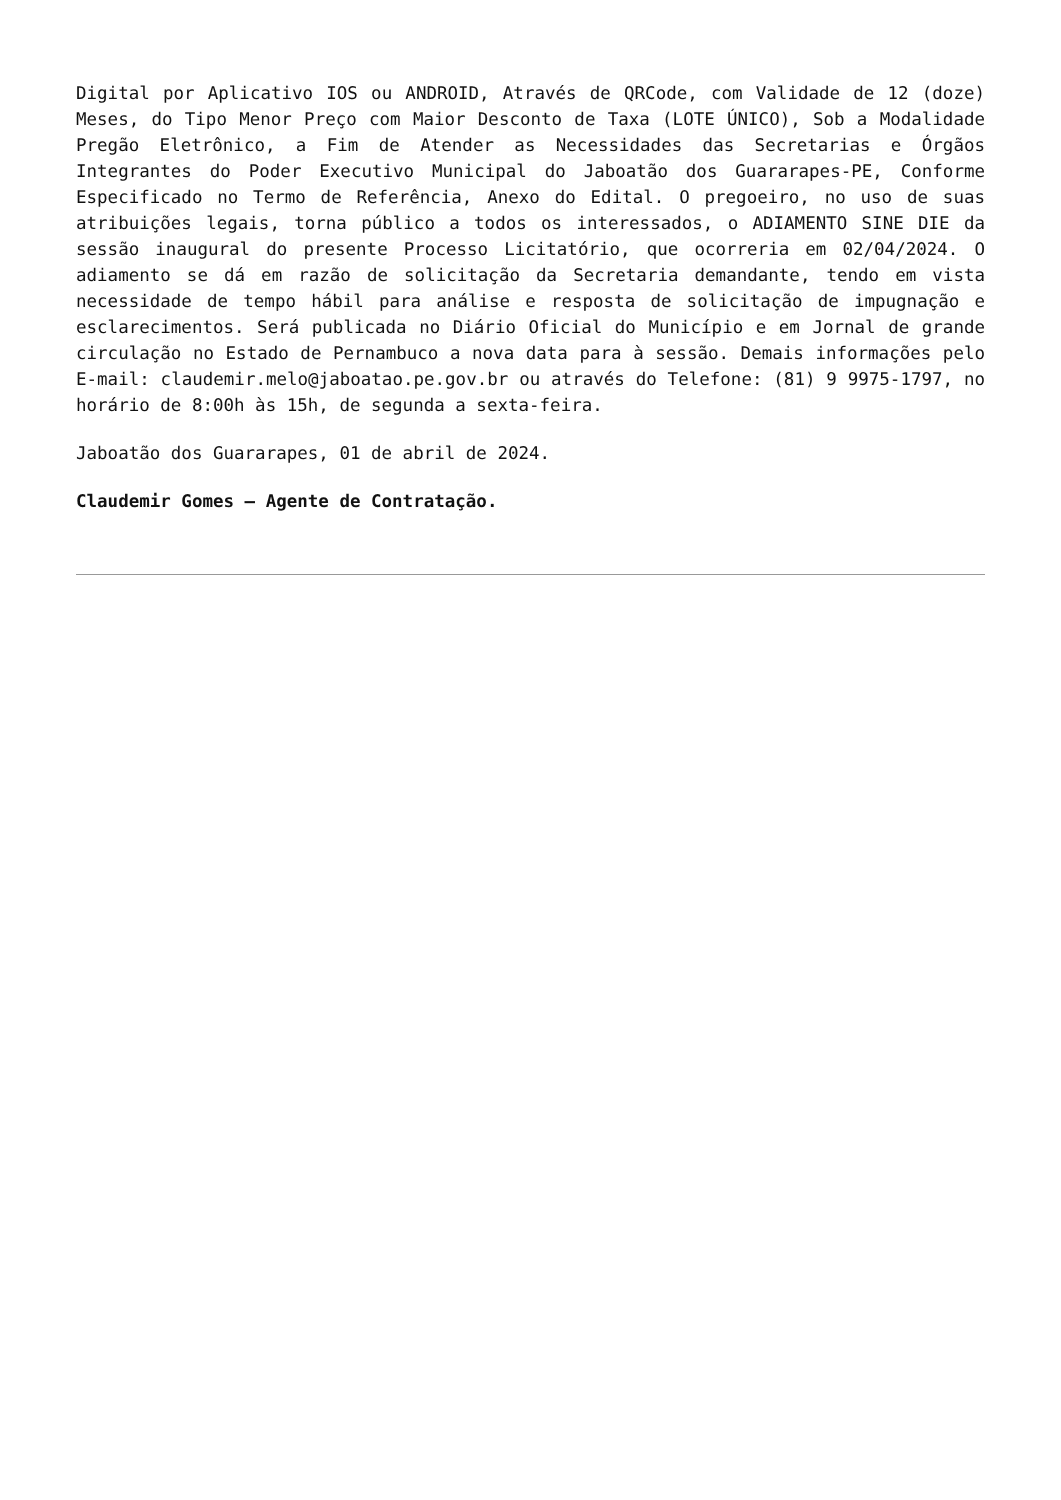Digital por Aplicativo IOS ou ANDROID, Através de QRCode, com Validade de 12 (doze) Meses, do Tipo Menor Preço com Maior Desconto de Taxa (LOTE ÚNICO), Sob a Modalidade Pregão Eletrônico, a Fim de Atender as Necessidades das Secretarias e Órgãos Integrantes do Poder Executivo Municipal do Jaboatão dos Guararapes-PE, Conforme Especificado no Termo de Referência, Anexo do Edital. O pregoeiro, no uso de suas atribuições legais, torna público a todos os interessados, o ADIAMENTO SINE DIE da sessão inaugural do presente Processo Licitatório, que ocorreria em 02/04/2024. O adiamento se dá em razão de solicitação da Secretaria demandante, tendo em vista necessidade de tempo hábil para análise e resposta de solicitação de impugnação e esclarecimentos. Será publicada no Diário Oficial do Município e em Jornal de grande circulação no Estado de Pernambuco a nova data para à sessão. Demais informações pelo E-mail: claudemir.melo@jaboatao.pe.gov.br ou através do Telefone: (81) 9 9975-1797, no horário de 8:00h às 15h, de segunda a sexta-feira.
Jaboatão dos Guararapes, 01 de abril de 2024.
Claudemir Gomes – Agente de Contratação.